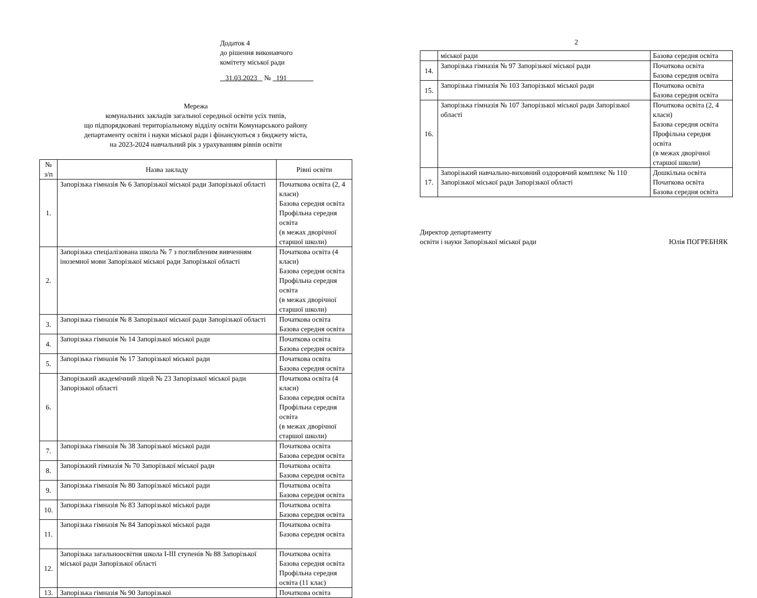Додаток 4
до рішення виконавчого
комітету міської ради
31.03.2023 № 191
Мережа
комунальних закладів загальної середньої освіти усіх типів,
що підпорядковані територіальному відділу освіти Комунарського району
департаменту освіти і науки міської ради і фінансуються з бюджету міста,
на 2023-2024 навчальний рік з урахуванням рівнів освіти
| № з/п | Назва закладу | Рівні освіти |
| --- | --- | --- |
| 1. | Запорізька гімназія № 6 Запорізької міської ради Запорізької області | Початкова освіта (2, 4 класи) Базова середня освіта Профільна середня освіта (в межах дворічної старшої школи) |
| 2. | Запорізька спеціалізована школа № 7 з поглибленим вивченням іноземної мови Запорізької міської ради Запорізької області | Початкова освіта (4 класи) Базова середня освіта Профільна середня освіта (в межах дворічної старшої школи) |
| 3. | Запорізька гімназія № 8 Запорізької міської ради Запорізької області | Початкова освіта Базова середня освіта |
| 4. | Запорізька гімназія № 14 Запорізької міської ради | Початкова освіта Базова середня освіта |
| 5. | Запорізька гімназія № 17 Запорізької міської ради | Початкова освіта Базова середня освіта |
| 6. | Запорізький академічний ліцей № 23 Запорізької міської ради Запорізької області | Початкова освіта (4 класи) Базова середня освіта Профільна середня освіта (в межах дворічної старшої школи) |
| 7. | Запорізька гімназія № 38 Запорізької міської ради | Початкова освіта Базова середня освіта |
| 8. | Запорізький гімназія № 70 Запорізької міської ради | Початкова освіта Базова середня освіта |
| 9. | Запорізька гімназія № 80 Запорізької міської ради | Початкова освіта Базова середня освіта |
| 10. | Запорізька гімназія № 83 Запорізької міської ради | Початкова освіта Базова середня освіта |
| 11. | Запорізька гімназія № 84 Запорізької міської ради | Початкова освіта Базова середня освіта |
| 12. | Запорізька загальноосвітня школа I-III ступенів № 88 Запорізької міської ради Запорізької області | Початкова освіта Базова середня освіта Профільна середня освіта (11 клас) |
| 13. | Запорізька гімназія № 90 Запорізької | Початкова освіта |
2
| | міської ради | Базова середня освіта |
| 14. | Запорізька гімназія № 97 Запорізької міської ради | Початкова освіта Базова середня освіта |
| 15. | Запорізька гімназія № 103 Запорізької міської ради | Початкова освіта Базова середня освіта |
| 16. | Запорізька гімназія № 107 Запорізької міської ради Запорізької області | Початкова освіта (2, 4 класи) Базова середня освіта Профільна середня освіта (в межах дворічної старшої школи) |
| 17. | Запорізький навчально-виховний оздоровчий комплекс № 110 Запорізької міської ради Запорізької області | Дошкільна освіта Початкова освіта Базова середня освіта |
Директор департаменту
освіти і науки Запорізької міської ради
Юлія ПОГРЕБНЯК